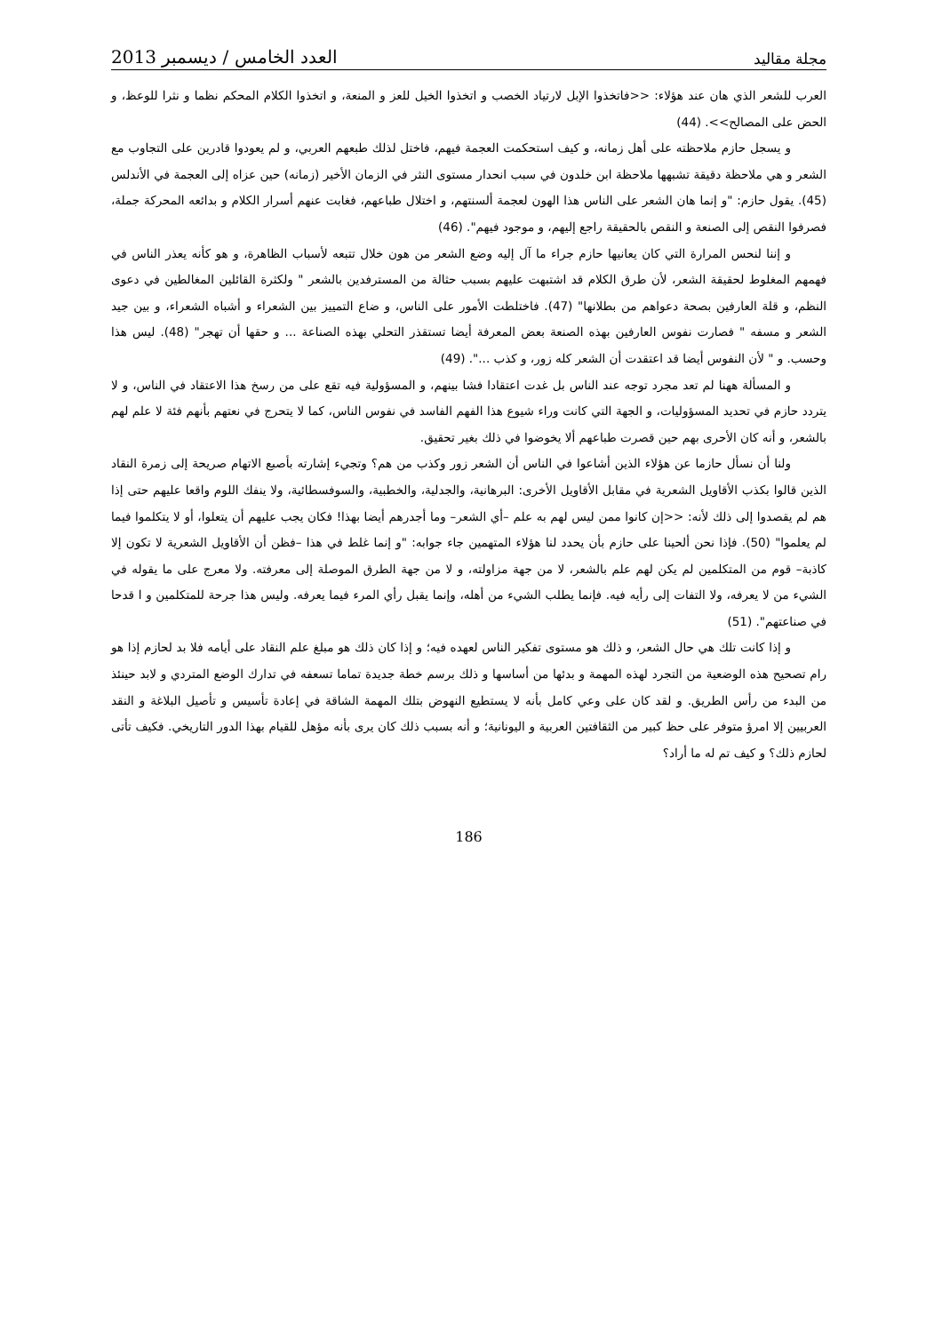مجلة مقاليد العدد الخامس / ديسمبر 2013
العرب للشعر الذي هان عند هؤلاء: <<فاتخذوا الإبل لارتياد الخصب و اتخذوا الخيل للعز و المنعة، و اتخذوا الكلام المحكم نظما و نثرا للوعظ، و الحض على المصالح>>. (44)
و يسجل حازم ملاحظته على أهل زمانه، و كيف استحكمت العجمة فيهم، فاختل لذلك طبعهم العربي، و لم يعودوا قادرين على التجاوب مع الشعر و هي ملاحظة دقيقة تشبهها ملاحظة ابن خلدون في سبب انحدار مستوى النثر في الزمان الأخير (زمانه) حين عزاه إلى العجمة في الأندلس (45). يقول حازم: "و إنما هان الشعر على الناس هذا الهون لعجمة ألسنتهم، و اختلال طباعهم، فغابت عنهم أسرار الكلام و بدائعه المحركة جملة، فصرفوا النقص إلى الصنعة و النقص بالحقيقة راجع إليهم، و موجود فيهم". (46)
و إننا لنحس المرارة التي كان يعانيها حازم جراء ما آل إليه وضع الشعر من هون خلال تتبعه لأسباب الظاهرة، و هو كأنه يعذر الناس في فهمهم المغلوط لحقيقة الشعر، لأن طرق الكلام قد اشتبهت عليهم بسبب حثالة من المسترفدين بالشعر " ولكثرة القائلين المغالطين في دعوى النظم، و قلة العارفين بصحة دعواهم من بطلانها" (47). فاختلطت الأمور على الناس، و ضاع التمييز بين الشعراء و أشباه الشعراء، و بين جيد الشعر و مسفه " فصارت نفوس العارفين بهذه الصنعة بعض المعرفة أيضا تستقذر التحلي بهذه الصناعة ... و حقها أن تهجر" (48). ليس هذا وحسب. و " لأن النفوس أيضا قد اعتقدت أن الشعر كله زور، و كذب ...". (49)
و المسألة ههنا لم تعد مجرد توجه عند الناس بل غدت اعتقادا فشا بينهم، و المسؤولية فيه تقع على من رسخ هذا الاعتقاد في الناس، و لا يتردد حازم في تحديد المسؤوليات، و الجهة التي كانت وراء شيوع هذا الفهم الفاسد في نفوس الناس، كما لا يتحرج في نعتهم بأنهم فئة لا علم لهم بالشعر، و أنه كان الأحرى بهم حين قصرت طباعهم ألا يخوضوا في ذلك بغير تحقيق.
ولنا أن نسأل حازما عن هؤلاء الذين أشاعوا في الناس أن الشعر زور وكذب من هم؟ وتجيء إشارته بأصبع الاتهام صريحة إلى زمرة النقاد الذين قالوا بكذب الأقاويل الشعرية في مقابل الأقاويل الأخرى: البرهانية، والجدلية، والخطبية، والسوفسطائية، ولا ينفك اللوم واقعا عليهم حتى إذا هم لم يقصدوا إلى ذلك لأنه: <<إن كانوا ممن ليس لهم به علم –أي الشعر– وما أجدرهم أيضا بهذا! فكان يجب عليهم أن يتعلوا، أو لا يتكلموا فيما لم يعلموا" (50). فإذا نحن ألحينا على حازم بأن يحدد لنا هؤلاء المتهمين جاء جوابه: "و إنما غلط في هذا –فظن أن الأقاويل الشعرية لا تكون إلا كاذبة– قوم من المتكلمين لم يكن لهم علم بالشعر، لا من جهة مزاولته، و لا من جهة الطرق الموصلة إلى معرفته. ولا معرج على ما يقوله في الشيء من لا يعرفه، ولا التفات إلى رأيه فيه. فإنما يطلب الشيء من أهله، وإنما يقبل رأي المرء فيما يعرفه. وليس هذا جرحة للمتكلمين و ا قدحا في صناعتهم". (51)
و إذا كانت تلك هي حال الشعر، و ذلك هو مستوى تفكير الناس لعهده فيه؛ و إذا كان ذلك هو مبلغ علم النقاد على أيامه فلا بد لحازم إذا هو رام تصحيح هذه الوضعية من التجرد لهذه المهمة و بدئها من أساسها و ذلك برسم خطة جديدة تماما تسعفه في تدارك الوضع المتردي و لابد حينئذ من البدء من رأس الطريق. و لقد كان على وعي كامل بأنه لا يستطيع النهوض بتلك المهمة الشاقة في إعادة تأسيس و تأصيل البلاغة و النقد العربيين إلا امرؤ متوفر على حظ كبير من الثقافتين العربية و اليونانية؛ و أنه بسبب ذلك كان يرى بأنه مؤهل للقيام بهذا الدور التاريخي. فكيف تأتى لحازم ذلك؟ و كيف تم له ما أراد؟
186